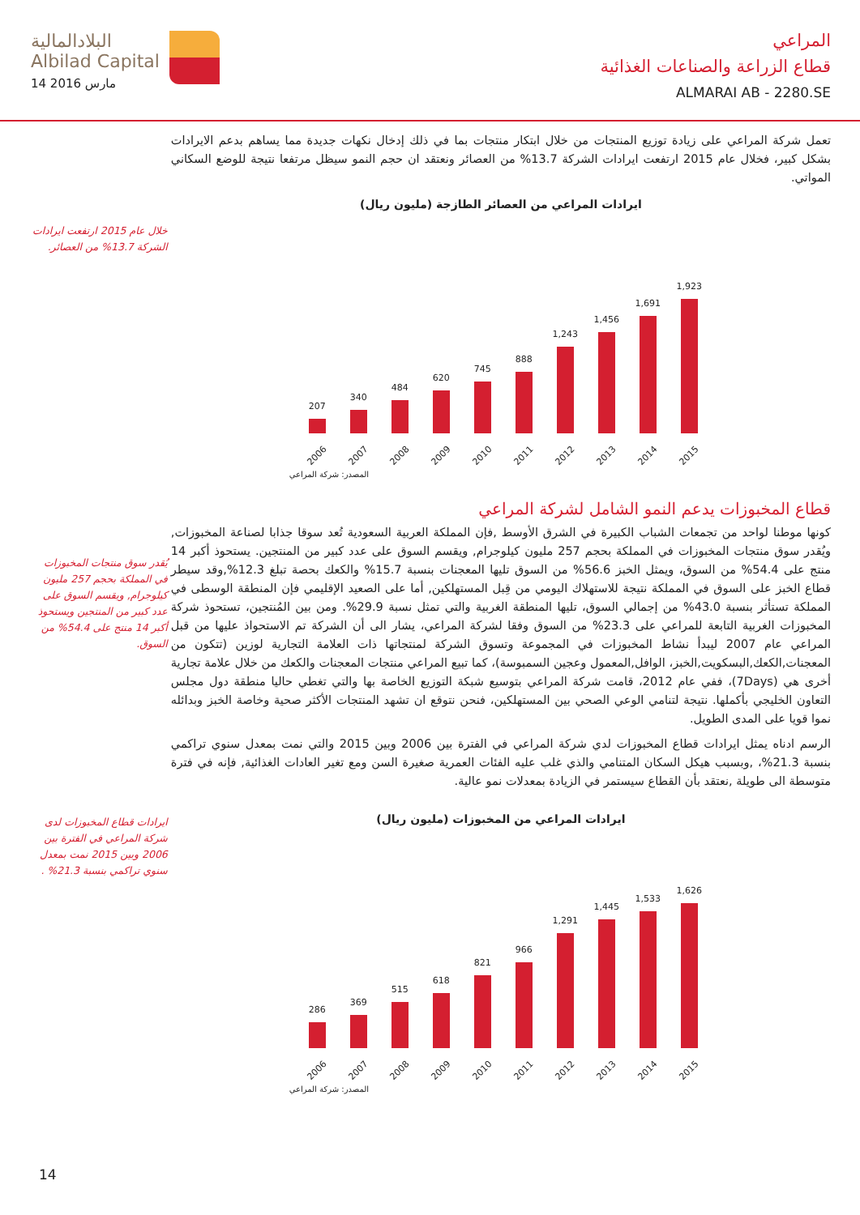البلادالمالية
Albilad Capital
14 مارس 2016
المراعي
قطاع الزراعة والصناعات الغذائية
ALMARAI AB - 2280.SE
تعمل شركة المراعي على زيادة توزيع المنتجات من خلال ابتكار منتجات بما في ذلك إدخال نكهات جديدة مما يساهم بدعم الايرادات بشكل كبير، فخلال عام 2015 ارتفعت ايرادات الشركة 13.7% من العصائر ونعتقد ان حجم النمو سيظل مرتفعا نتيجة للوضع السكاني المواتي.
ايرادات المراعي من العصائر الطازجة (مليون ريال)
207
2006
340
2007
484
2008
620
2009
745
2010
888
2011
1,243
2012
1,456
2013
1,691
2014
1,923
2015
المصدر: شركة المراعي
قطاع المخبوزات يدعم النمو الشامل لشركة المراعي
كونها موطنا لواحد من تجمعات الشباب الكبيرة في الشرق الأوسط ,فإن المملكة العربية السعودية تُعد سوقا جذابا لصناعة المخبوزات, ويُقدر سوق منتجات المخبوزات في المملكة بحجم 257 مليون كيلوجرام, ويقسم السوق على عدد كبير من المنتجين. يستحوذ أكبر 14 منتج على 54.4% من السوق، ويمثل الخبز 56.6% من السوق تليها المعجنات بنسبة 15.7% والكعك بحصة تبلغ 12.3%,وقد سيطر قطاع الخبز على السوق في المملكة نتيجة للاستهلاك اليومي من قِبل المستهلكين, أما على الصعيد الإقليمي فإن المنطقة الوسطى في المملكة تستأثر بنسبة 43.0% من إجمالي السوق، تليها المنطقة الغربية والتي تمثل نسبة 29.9%. ومن بين المُنتجين، تستحوذ شركة المخبوزات الغربية التابعة للمراعي على 23.3% من السوق وفقا لشركة المراعي، يشار الى أن الشركة تم الاستحواذ عليها من قبل المراعي عام 2007 ليبدأ نشاط المخبوزات في المجموعة وتسوق الشركة لمنتجاتها ذات العلامة التجارية لوزين (تتكون من المعجنات,الكعك,البسكويت,الخبز، الوافل,المعمول وعجين السمبوسة)، كما تبيع المراعي منتجات المعجنات والكعك من خلال علامة تجارية أخرى هي (7Days)، ففي عام 2012، قامت شركة المراعي بتوسيع شبكة التوزيع الخاصة بها والتي تغطي حاليا منطقة دول مجلس التعاون الخليجي بأكملها. نتيجة لتنامي الوعي الصحي بين المستهلكين، فنحن نتوقع ان تشهد المنتجات الأكثر صحية وخاصة الخبز وبدائله نموا قويا على المدى الطويل.
الرسم ادناه يمثل ايرادات قطاع المخبوزات لدي شركة المراعي في الفترة بين 2006 وبين 2015 والتي نمت بمعدل سنوي تراكمي بنسبة 21.3%، ,وبسبب هيكل السكان المتنامي والذي غلب عليه الفئات العمرية صغيرة السن ومع تغير العادات الغذائية, فإنه في فترة متوسطة الى طويلة ,نعتقد بأن القطاع سيستمر في الزيادة بمعدلات نمو عالية.
ايرادات المراعي من المخبوزات (مليون ريال)
286
2006
369
2007
515
2008
618
2009
821
2010
966
2011
1,291
2012
1,445
2013
1,533
2014
1,626
2015
المصدر: شركة المراعي
خلال عام 2015 ارتفعت ايرادات الشركة 13.7% من العصائر.
يُقدر سوق منتجات المخبوزات في المملكة بحجم 257 مليون كيلوجرام, ويقسم السوق على عدد كبير من المنتجين ويستحوذ أكبر 14 منتج على 54.4% من السوق.
ايرادات قطاع المخبوزات لدى شركة المراعي في الفترة بين 2006 وبين 2015 نمت بمعدل سنوي تراكمي بنسبة 21.3% .
14